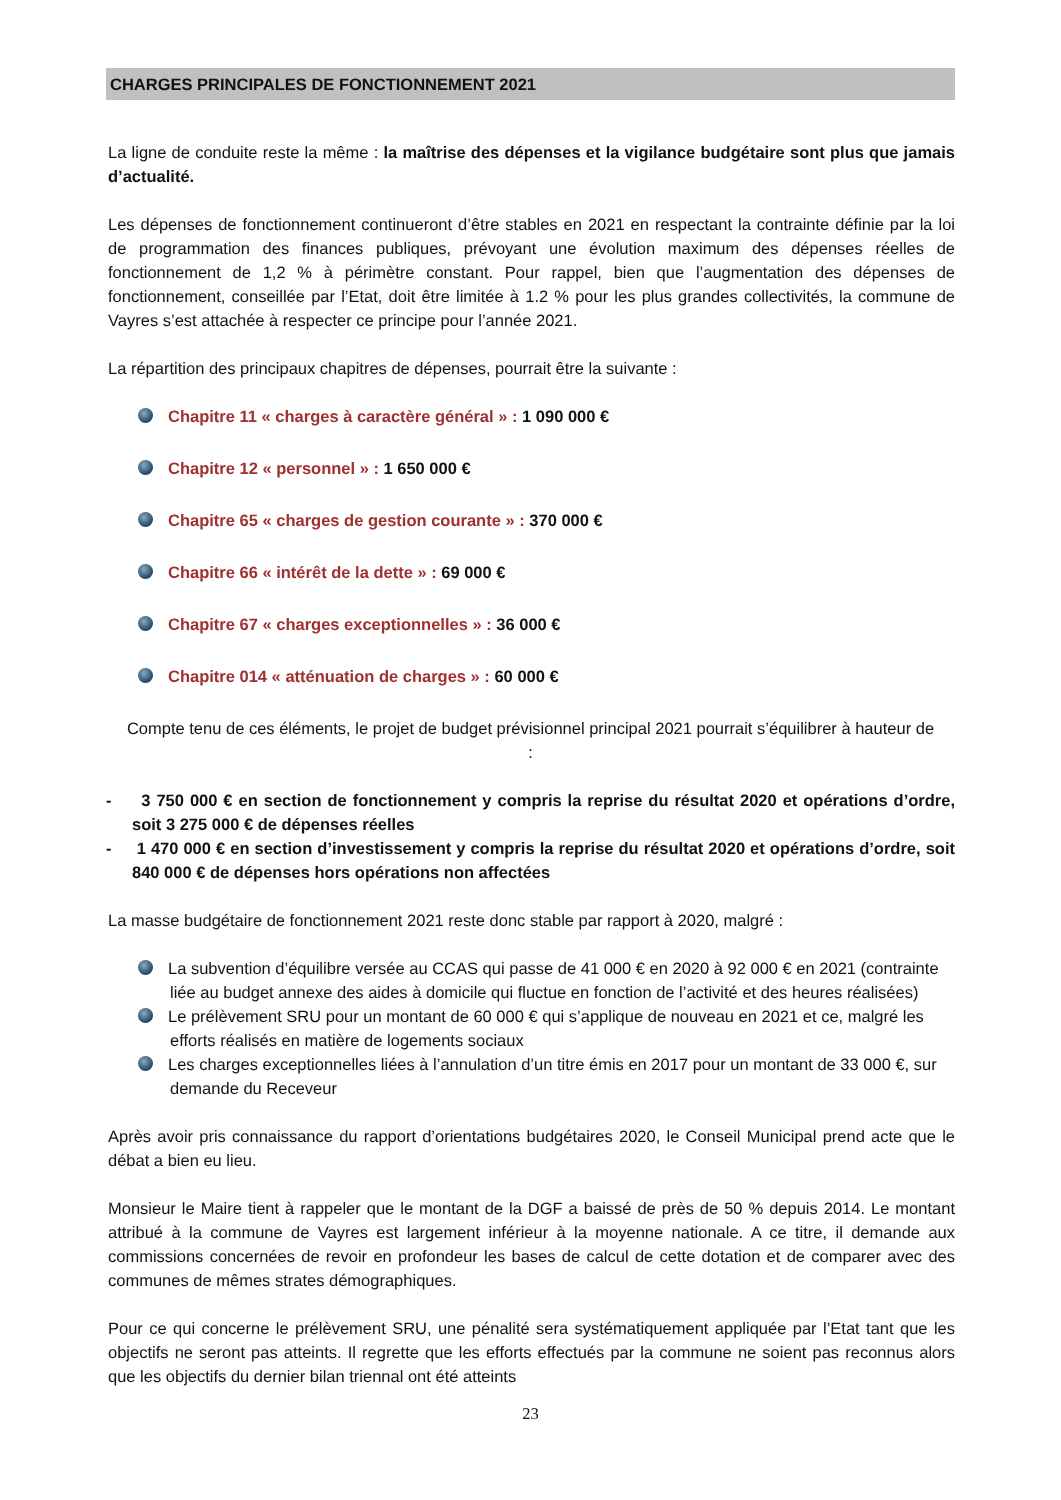CHARGES PRINCIPALES DE FONCTIONNEMENT 2021
La ligne de conduite reste la même : la maîtrise des dépenses et la vigilance budgétaire sont plus que jamais d’actualité.
Les dépenses de fonctionnement continueront d’être stables en 2021 en respectant la contrainte définie par la loi de programmation des finances publiques, prévoyant une évolution maximum des dépenses réelles de fonctionnement de 1,2 % à périmètre constant. Pour rappel, bien que l’augmentation des dépenses de fonctionnement, conseillée par l’Etat, doit être limitée à 1.2 % pour les plus grandes collectivités, la commune de Vayres s’est attachée à respecter ce principe pour l’année 2021.
La répartition des principaux chapitres de dépenses, pourrait être la suivante :
Chapitre 11 « charges à caractère général » : 1 090 000 €
Chapitre 12 « personnel » : 1 650 000 €
Chapitre 65 « charges de gestion courante » : 370 000 €
Chapitre 66 « intérêt de la dette » : 69 000 €
Chapitre 67 « charges exceptionnelles » : 36 000 €
Chapitre 014 « atténuation de charges » : 60 000 €
Compte tenu de ces éléments, le projet de budget prévisionnel principal 2021 pourrait s’équilibrer à hauteur de :
- 3 750 000 € en section de fonctionnement y compris la reprise du résultat 2020 et opérations d’ordre, soit 3 275 000 € de dépenses réelles
- 1 470 000 € en section d’investissement y compris la reprise du résultat 2020 et opérations d’ordre, soit 840 000 € de dépenses hors opérations non affectées
La masse budgétaire de fonctionnement 2021 reste donc stable par rapport à 2020, malgré :
La subvention d’équilibre versée au CCAS qui passe de 41 000 € en 2020 à 92 000 € en 2021 (contrainte liée au budget annexe des aides à domicile qui fluctue en fonction de l’activité et des heures réalisées)
Le prélèvement SRU pour un montant de 60 000 € qui s’applique de nouveau en 2021 et ce, malgré les efforts réalisés en matière de logements sociaux
Les charges exceptionnelles liées à l’annulation d’un titre émis en 2017 pour un montant de 33 000 €, sur demande du Receveur
Après avoir pris connaissance du rapport d’orientations budgétaires 2020, le Conseil Municipal prend acte que le débat a bien eu lieu.
Monsieur le Maire tient à rappeler que le montant de la DGF a baissé de près de 50 % depuis 2014. Le montant attribué à la commune de Vayres est largement inférieur à la moyenne nationale. A ce titre, il demande aux commissions concernées de revoir en profondeur les bases de calcul de cette dotation et de comparer avec des communes de mêmes strates démographiques.
Pour ce qui concerne le prélèvement SRU, une pénalité sera systématiquement appliquée par l’Etat tant que les objectifs ne seront pas atteints. Il regrette que les efforts effectués par la commune ne soient pas reconnus alors que les objectifs du dernier bilan triennal ont été atteints
23